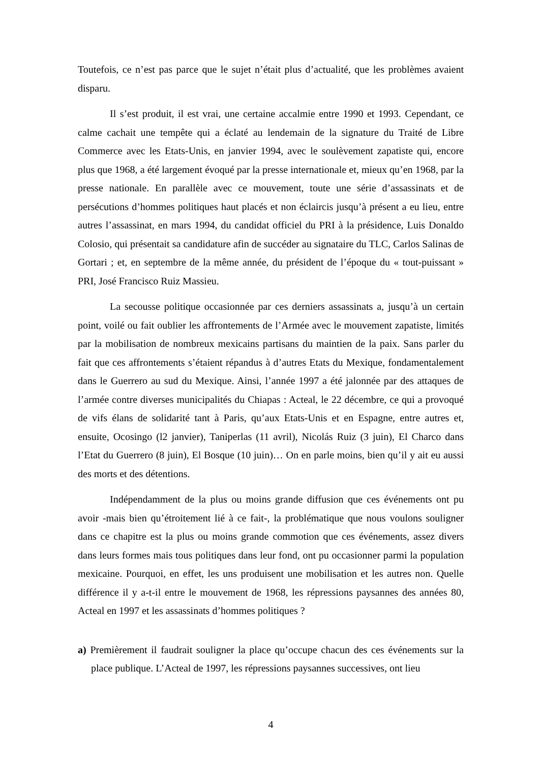Toutefois, ce n’est pas parce que le sujet n’était plus d’actualité, que les problèmes avaient disparu.
Il s’est produit, il est vrai, une certaine accalmie entre 1990 et 1993. Cependant, ce calme cachait une tempête qui a éclaté au lendemain de la signature du Traité de Libre Commerce avec les Etats-Unis, en janvier 1994, avec le soulèvement zapatiste qui, encore plus que 1968, a été largement évoqué par la presse internationale et, mieux qu’en 1968, par la presse nationale. En parallèle avec ce mouvement, toute une série d’assassinats et de persécutions d’hommes politiques haut placés et non éclaircis jusqu’à présent a eu lieu, entre autres l’assassinat, en mars 1994, du candidat officiel du PRI à la présidence, Luis Donaldo Colosio, qui présentait sa candidature afin de succéder au signataire du TLC, Carlos Salinas de Gortari ; et, en septembre de la même année, du président de l’époque du « tout-puissant » PRI, José Francisco Ruiz Massieu.
La secousse politique occasionnée par ces derniers assassinats a, jusqu’à un certain point, voilé ou fait oublier les affrontements de l’Armée avec le mouvement zapatiste, limités par la mobilisation de nombreux mexicains partisans du maintien de la paix. Sans parler du fait que ces affrontements s’étaient répandus à d’autres Etats du Mexique, fondamentalement dans le Guerrero au sud du Mexique. Ainsi, l’année 1997 a été jalonnée par des attaques de l’armée contre diverses municipalités du Chiapas : Acteal, le 22 décembre, ce qui a provoqué de vifs élans de solidarité tant à Paris, qu’aux Etats-Unis et en Espagne, entre autres et, ensuite, Ocosingo (l2 janvier), Taniperlas (11 avril), Nicolás Ruiz (3 juin), El Charco dans l’Etat du Guerrero (8 juin), El Bosque (10 juin)… On en parle moins, bien qu’il y ait eu aussi des morts et des détentions.
Indépendamment de la plus ou moins grande diffusion que ces événements ont pu avoir -mais bien qu’étroitement lié à ce fait-, la problématique que nous voulons souligner dans ce chapitre est la plus ou moins grande commotion que ces événements, assez divers dans leurs formes mais tous politiques dans leur fond, ont pu occasionner parmi la population mexicaine. Pourquoi, en effet, les uns produisent une mobilisation et les autres non. Quelle différence il y a-t-il entre le mouvement de 1968, les répressions paysannes des années 80, Acteal en 1997 et les assassinats d’hommes politiques ?
a) Premièrement il faudrait souligner la place qu’occupe chacun des ces événements sur la place publique. L’Acteal de 1997, les répressions paysannes successives, ont lieu
4